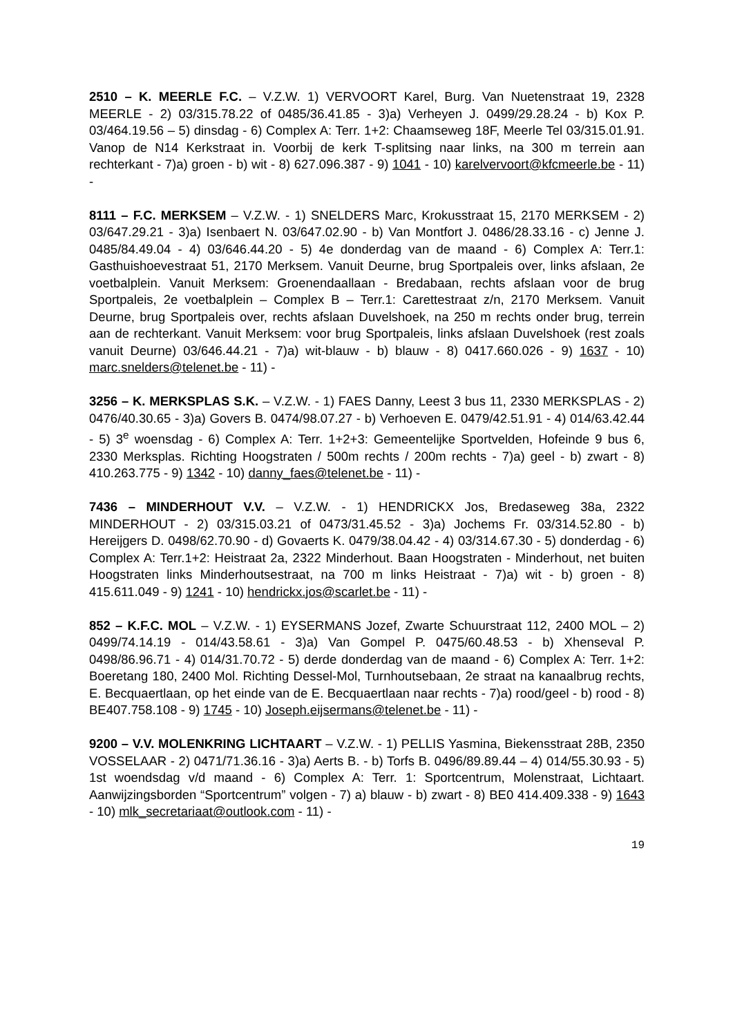2510 – K. MEERLE F.C. – V.Z.W. 1) VERVOORT Karel, Burg. Van Nuetenstraat 19, 2328 MEERLE - 2) 03/315.78.22 of 0485/36.41.85 - 3)a) Verheyen J. 0499/29.28.24 - b) Kox P. 03/464.19.56 – 5) dinsdag - 6) Complex A: Terr. 1+2: Chaamseweg 18F, Meerle Tel 03/315.01.91. Vanop de N14 Kerkstraat in. Voorbij de kerk T-splitsing naar links, na 300 m terrein aan rechterkant - 7)a) groen - b) wit - 8) 627.096.387 - 9) 1041 - 10) karelvervoort@kfcmeerle.be - 11) -
8111 – F.C. MERKSEM – V.Z.W. - 1) SNELDERS Marc, Krokusstraat 15, 2170 MERKSEM - 2) 03/647.29.21 - 3)a) Isenbaert N. 03/647.02.90 - b) Van Montfort J. 0486/28.33.16 - c) Jenne J. 0485/84.49.04 - 4) 03/646.44.20 - 5) 4e donderdag van de maand - 6) Complex A: Terr.1: Gasthuishoevestraat 51, 2170 Merksem. Vanuit Deurne, brug Sportpaleis over, links afslaan, 2e voetbalplein. Vanuit Merksem: Groenendaallaan - Bredabaan, rechts afslaan voor de brug Sportpaleis, 2e voetbalplein – Complex B – Terr.1: Carettestraat z/n, 2170 Merksem. Vanuit Deurne, brug Sportpaleis over, rechts afslaan Duvelshoek, na 250 m rechts onder brug, terrein aan de rechterkant. Vanuit Merksem: voor brug Sportpaleis, links afslaan Duvelshoek (rest zoals vanuit Deurne) 03/646.44.21 - 7)a) wit-blauw - b) blauw - 8) 0417.660.026 - 9) 1637 - 10) marc.snelders@telenet.be - 11) -
3256 – K. MERKSPLAS S.K. – V.Z.W. - 1) FAES Danny, Leest 3 bus 11, 2330 MERKSPLAS - 2) 0476/40.30.65 - 3)a) Govers B. 0474/98.07.27 - b) Verhoeven E. 0479/42.51.91 - 4) 014/63.42.44 - 5) 3<sup>e</sup> woensdag - 6) Complex A: Terr. 1+2+3: Gemeentelijke Sportvelden, Hofeinde 9 bus 6, 2330 Merksplas. Richting Hoogstraten / 500m rechts / 200m rechts - 7)a) geel - b) zwart - 8) 410.263.775 - 9) 1342 - 10) danny_faes@telenet.be - 11) -
7436 – MINDERHOUT V.V. – V.Z.W. - 1) HENDRICKX Jos, Bredaseweg 38a, 2322 MINDERHOUT - 2) 03/315.03.21 of 0473/31.45.52 - 3)a) Jochems Fr. 03/314.52.80 - b) Hereijgers D. 0498/62.70.90 - d) Govaerts K. 0479/38.04.42 - 4) 03/314.67.30 - 5) donderdag - 6) Complex A: Terr.1+2: Heistraat 2a, 2322 Minderhout. Baan Hoogstraten - Minderhout, net buiten Hoogstraten links Minderhoutsestraat, na 700 m links Heistraat - 7)a) wit - b) groen - 8) 415.611.049 - 9) 1241 - 10) hendrickx.jos@scarlet.be - 11) -
852 – K.F.C. MOL – V.Z.W. - 1) EYSERMANS Jozef, Zwarte Schuurstraat 112, 2400 MOL – 2) 0499/74.14.19 - 014/43.58.61 - 3)a) Van Gompel P. 0475/60.48.53 - b) Xhenseval P. 0498/86.96.71 - 4) 014/31.70.72 - 5) derde donderdag van de maand - 6) Complex A: Terr. 1+2: Boeretang 180, 2400 Mol. Richting Dessel-Mol, Turnhoutsebaan, 2e straat na kanaalbrug rechts, E. Becquaertlaan, op het einde van de E. Becquaertlaan naar rechts - 7)a) rood/geel - b) rood - 8) BE407.758.108 - 9) 1745 - 10) Joseph.eijsermans@telenet.be - 11) -
9200 – V.V. MOLENKRING LICHTAART – V.Z.W. - 1) PELLIS Yasmina, Biekensstraat 28B, 2350 VOSSELAAR - 2) 0471/71.36.16 - 3)a) Aerts B. - b) Torfs B. 0496/89.89.44 – 4) 014/55.30.93 - 5) 1st woendsdag v/d maand - 6) Complex A: Terr. 1: Sportcentrum, Molenstraat, Lichtaart. Aanwijzingsborden “Sportcentrum” volgen - 7) a) blauw - b) zwart - 8) BE0 414.409.338 - 9) 1643 - 10) mlk_secretariaat@outlook.com - 11) -
19